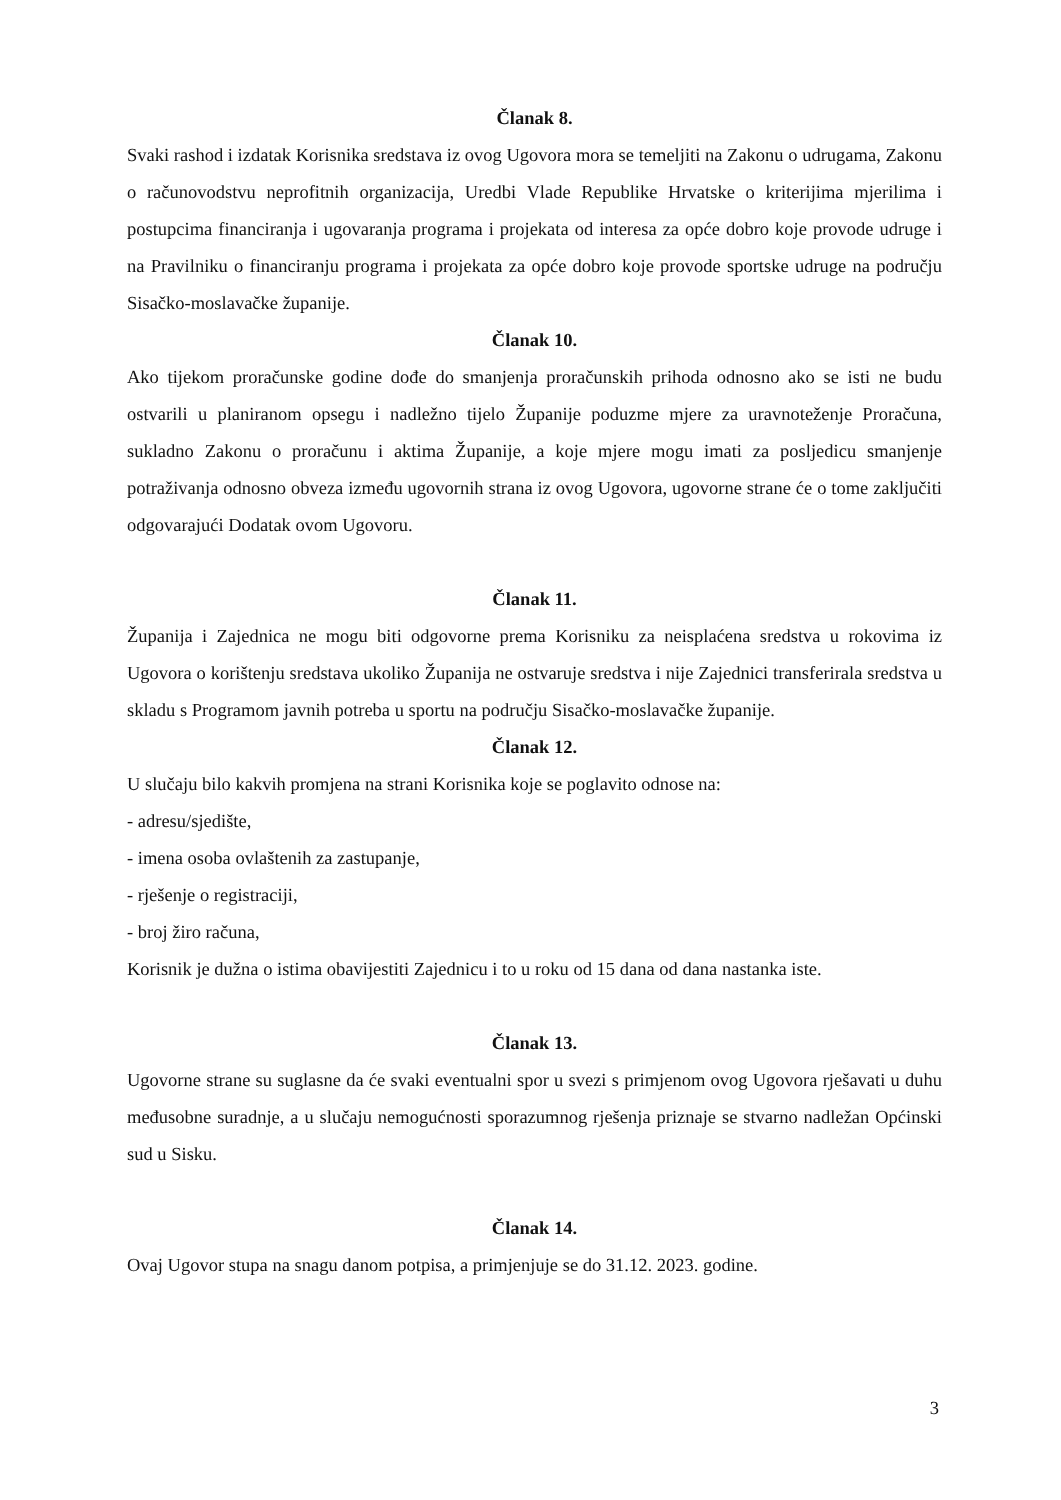Članak 8.
Svaki rashod i izdatak Korisnika sredstava iz ovog Ugovora mora se temeljiti na Zakonu o udrugama, Zakonu o računovodstvu neprofitnih organizacija, Uredbi Vlade Republike Hrvatske o kriterijima mjerilima i postupcima financiranja i ugovaranja programa i projekata od interesa za opće dobro koje provode udruge i na Pravilniku o financiranju programa i projekata za opće dobro koje provode sportske udruge na području Sisačko-moslavačke županije.
Članak 10.
Ako tijekom proračunske godine dođe do smanjenja proračunskih prihoda odnosno ako se isti ne budu ostvarili u planiranom opsegu i nadležno tijelo Županije poduzme mjere za uravnoteženje Proračuna, sukladno Zakonu o proračunu i aktima Županije, a koje mjere mogu imati za posljedicu smanjenje potraživanja odnosno obveza između ugovornih strana iz ovog Ugovora, ugovorne strane će o tome zaključiti odgovarajući Dodatak ovom Ugovoru.
Članak 11.
Županija i Zajednica ne mogu biti odgovorne prema Korisniku za neisplaćena sredstva u rokovima iz Ugovora o korištenju sredstava ukoliko Županija ne ostvaruje sredstva i nije Zajednici transferirala sredstva u skladu s Programom javnih potreba u sportu na području Sisačko-moslavačke županije.
Članak 12.
U slučaju bilo kakvih promjena na strani Korisnika koje se poglavito odnose na:
- adresu/sjedište,
- imena osoba ovlaštenih za zastupanje,
- rješenje o registraciji,
- broj žiro računa,
Korisnik je dužna o istima obavijestiti Zajednicu i to u roku od 15 dana od dana nastanka iste.
Članak 13.
Ugovorne strane su suglasne da će svaki eventualni spor u svezi s primjenom ovog Ugovora rješavati u duhu međusobne suradnje, a u slučaju nemogućnosti sporazumnog rješenja priznaje se stvarno nadležan Općinski sud u Sisku.
Članak 14.
Ovaj Ugovor stupa na snagu danom potpisa, a primjenjuje se do 31.12. 2023. godine.
3